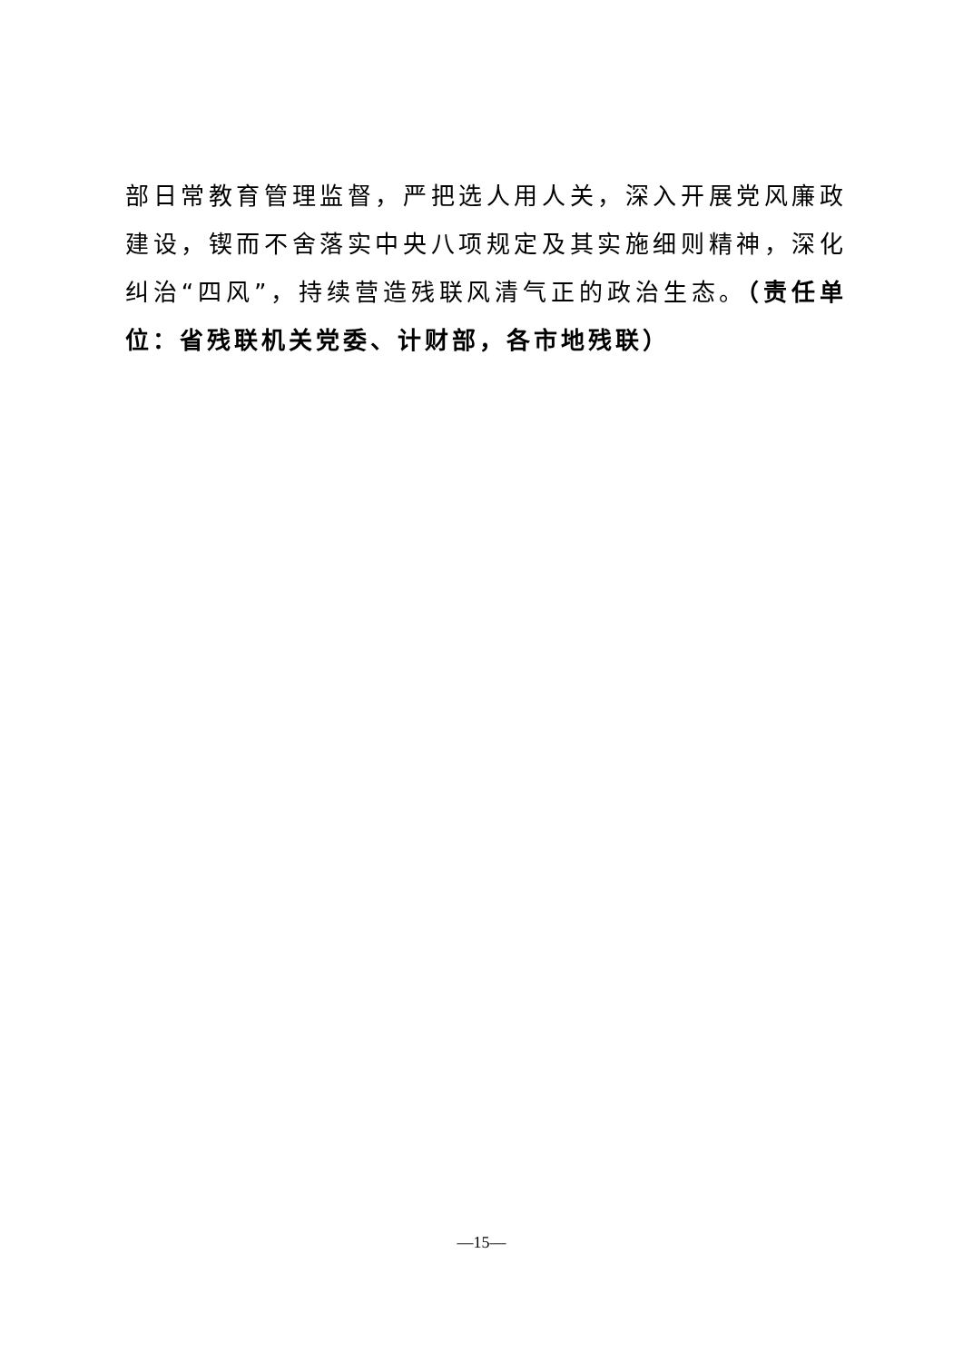部日常教育管理监督，严把选人用人关，深入开展党风廉政建设，锲而不舍落实中央八项规定及其实施细则精神，深化纠治“四风”，持续营造残联风清气正的政治生态。（责任单位：省残联机关党委、计财部，各市地残联）
—15—